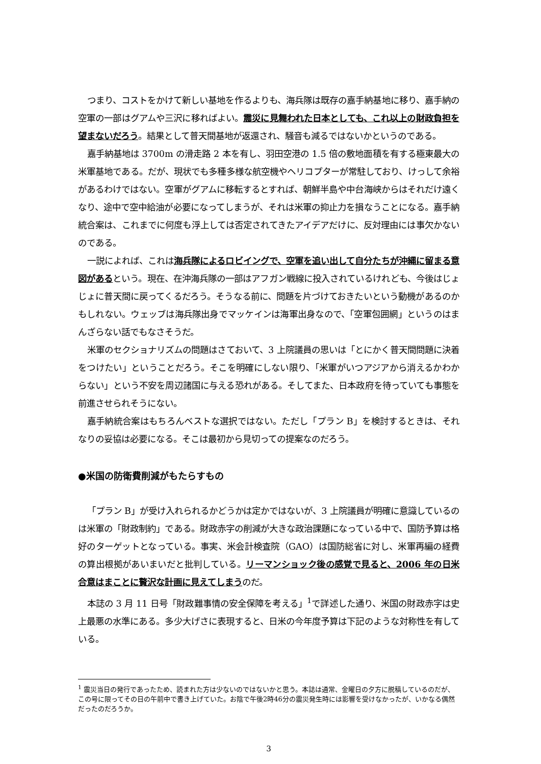つまり、コストをかけて新しい基地を作るよりも、海兵隊は既存の嘉手納基地に移り、嘉手納の空軍の一部はグアムや三沢に移ればよい。震災に見舞われた日本としても、これ以上の財政負担を望まないだろう。結果として普天間基地が返還され、騒音も減るではないかというのである。
嘉手納基地は 3700m の滑走路 2 本を有し、羽田空港の 1.5 倍の敷地面積を有する極東最大の米軍基地である。だが、現状でも多種多様な航空機やヘリコプターが常駐しており、けっして余裕があるわけではない。空軍がグアムに移転するとすれば、朝鮮半島や中台海峡からはそれだけ遠くなり、途中で空中給油が必要になってしまうが、それは米軍の抑止力を損なうことになる。嘉手納統合案は、これまでに何度も浮上しては否定されてきたアイデアだけに、反対理由には事欠かないのである。
一説によれば、これは海兵隊によるロビイングで、空軍を追い出して自分たちが沖縄に留まる意図があるという。現在、在沖海兵隊の一部はアフガン戦線に投入されているけれども、今後はじょじょに普天間に戻ってくるだろう。そうなる前に、問題を片づけておきたいという動機があるのかもしれない。ウェッブは海兵隊出身でマッケインは海軍出身なので、「空軍包囲網」というのはまんざらない話でもなさそうだ。
米軍のセクショナリズムの問題はさておいて、3 上院議員の思いは「とにかく普天間問題に決着をつけたい」ということだろう。そこを明確にしない限り、「米軍がいつアジアから消えるかわからない」という不安を周辺諸国に与える恐れがある。そしてまた、日本政府を待っていても事態を前進させられそうにない。
嘉手納統合案はもちろんベストな選択ではない。ただし「プラン B」を検討するときは、それなりの妥協は必要になる。そこは最初から見切っての提案なのだろう。
●米国の防衛費削減がもたらすもの
「プラン B」が受け入れられるかどうかは定かではないが、3 上院議員が明確に意識しているのは米軍の「財政制約」である。財政赤字の削減が大きな政治課題になっている中で、国防予算は格好のターゲットとなっている。事実、米会計検査院（GAO）は国防総省に対し、米軍再編の経費の算出根拠があいまいだと批判している。リーマンショック後の感覚で見ると、2006 年の日米合意はまことに贅沢な計画に見えてしまうのだ。
本誌の 3 月 11 日号「財政難事情の安全保障を考える」<sup>1</sup>で詳述した通り、米国の財政赤字は史上最悪の水準にある。多少大げさに表現すると、日米の今年度予算は下記のような対称性を有している。
<sup>1</sup> 震災当日の発行であったため、読まれた方は少ないのではないかと思う。本誌は通常、金曜日の夕方に脱稿しているのだが、この号に限ってその日の午前中で書き上げていた。お陰で午後2時46分の震災発生時には影響を受けなかったが、いかなる偶然だったのだろうか。
3